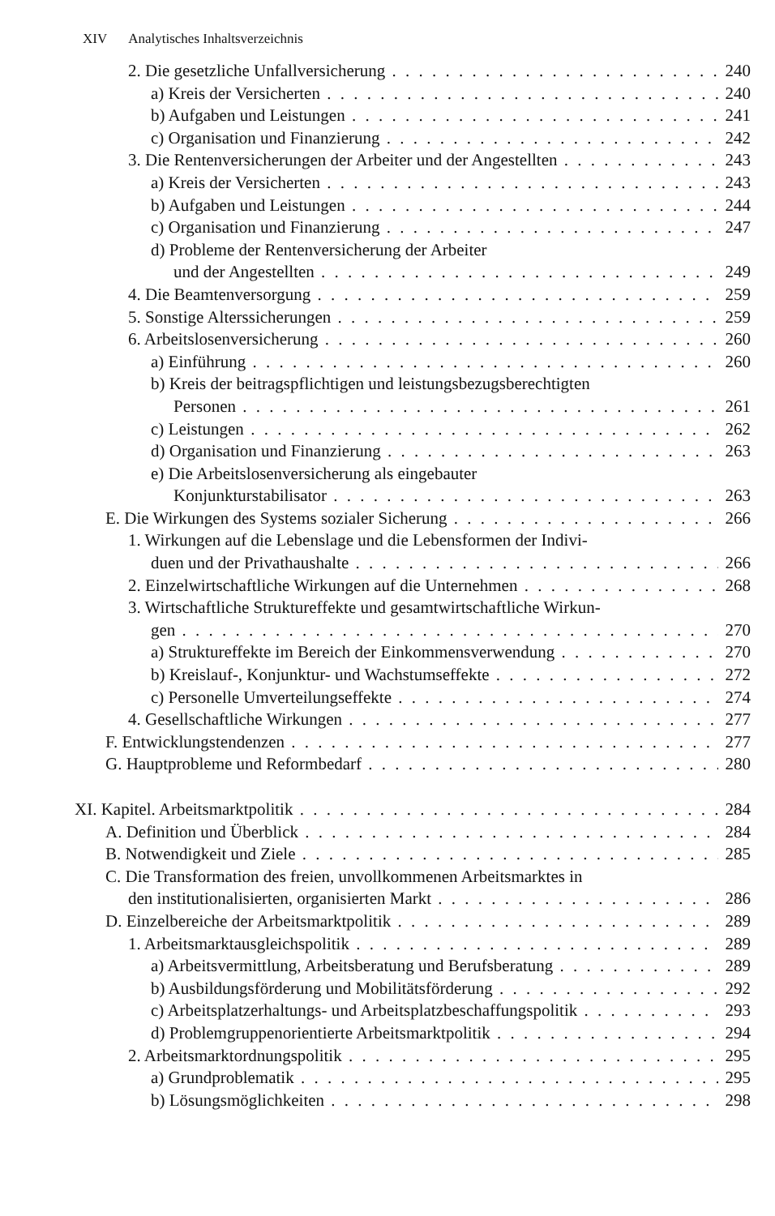XIV Analytisches Inhaltsverzeichnis
2. Die gesetzliche Unfallversicherung 240
a) Kreis der Versicherten 240
b) Aufgaben und Leistungen 241
c) Organisation und Finanzierung 242
3. Die Rentenversicherungen der Arbeiter und der Angestellten 243
a) Kreis der Versicherten 243
b) Aufgaben und Leistungen 244
c) Organisation und Finanzierung 247
d) Probleme der Rentenversicherung der Arbeiter
und der Angestellten 249
4. Die Beamtenversorgung 259
5. Sonstige Alterssicherungen 259
6. Arbeitslosenversicherung 260
a) Einführung 260
b) Kreis der beitragspflichtigen und leistungsbezugsberechtigten
Personen 261
c) Leistungen 262
d) Organisation und Finanzierung 263
e) Die Arbeitslosenversicherung als eingebauter
Konjunkturstabilisator 263
E. Die Wirkungen des Systems sozialer Sicherung 266
1. Wirkungen auf die Lebenslage und die Lebensformen der Indivi-
duen und der Privathaushalte 266
2. Einzelwirtschaftliche Wirkungen auf die Unternehmen 268
3. Wirtschaftliche Struktureffekte und gesamtwirtschaftliche Wirkun-
gen 270
a) Struktureffekte im Bereich der Einkommensverwendung 270
b) Kreislauf-, Konjunktur- und Wachstumseffekte 272
c) Personelle Umverteilungseffekte 274
4. Gesellschaftliche Wirkungen 277
F. Entwicklungstendenzen 277
G. Hauptprobleme und Reformbedarf 280
XI. Kapitel. Arbeitsmarktpolitik 284
A. Definition und Überblick 284
B. Notwendigkeit und Ziele 285
C. Die Transformation des freien, unvollkommenen Arbeitsmarktes in
den institutionalisierten, organisierten Markt 286
D. Einzelbereiche der Arbeitsmarktpolitik 289
1. Arbeitsmarktausgleichspolitik 289
a) Arbeitsvermittlung, Arbeitsberatung und Berufsberatung 289
b) Ausbildungsförderung und Mobilitätsförderung 292
c) Arbeitsplatzerhaltungs- und Arbeitsplatzbeschaffungspolitik 293
d) Problemgruppenorientierte Arbeitsmarktpolitik 294
2. Arbeitsmarktordnungspolitik 295
a) Grundproblematik 295
b) Lösungsmöglichkeiten 298